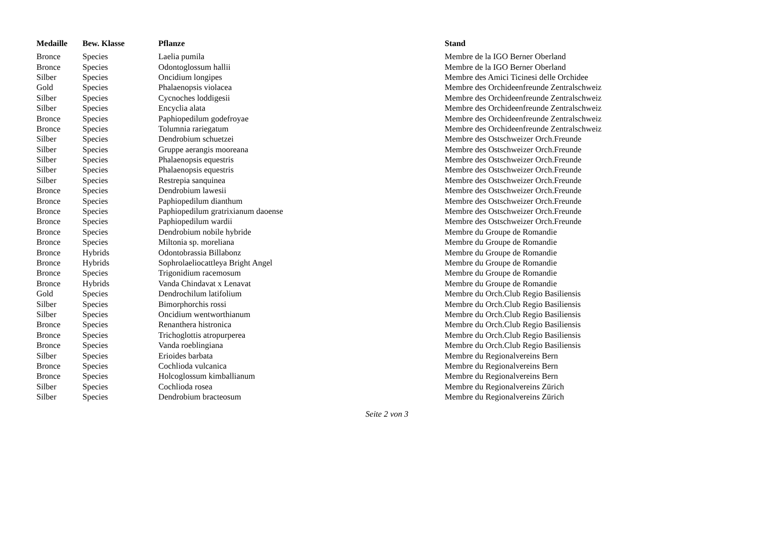| Medaille | Bew. Klasse | Pflanze | Stand |
| --- | --- | --- | --- |
| Bronce | Species | Laelia pumila | Membre de la IGO Berner Oberland |
| Bronce | Species | Odontoglossum hallii | Membre de la IGO Berner Oberland |
| Silber | Species | Oncidium longipes | Membre des Amici Ticinesi delle Orchidee |
| Gold | Species | Phalaenopsis violacea | Membre des Orchideenfreunde Zentralschweiz |
| Silber | Species | Cycnoches loddigesii | Membre des Orchideenfreunde Zentralschweiz |
| Silber | Species | Encyclia alata | Membre des Orchideenfreunde Zentralschweiz |
| Bronce | Species | Paphiopedilum godefroyae | Membre des Orchideenfreunde Zentralschweiz |
| Bronce | Species | Tolumnia rariegatum | Membre des Orchideenfreunde Zentralschweiz |
| Silber | Species | Dendrobium schuetzei | Membre des Ostschweizer Orch.Freunde |
| Silber | Species | Gruppe aerangis mooreana | Membre des Ostschweizer Orch.Freunde |
| Silber | Species | Phalaenopsis equestris | Membre des Ostschweizer Orch.Freunde |
| Silber | Species | Phalaenopsis equestris | Membre des Ostschweizer Orch.Freunde |
| Silber | Species | Restrepia sanquinea | Membre des Ostschweizer Orch.Freunde |
| Bronce | Species | Dendrobium lawesii | Membre des Ostschweizer Orch.Freunde |
| Bronce | Species | Paphiopedilum dianthum | Membre des Ostschweizer Orch.Freunde |
| Bronce | Species | Paphiopedilum gratrixianum daoense | Membre des Ostschweizer Orch.Freunde |
| Bronce | Species | Paphiopedilum wardii | Membre des Ostschweizer Orch.Freunde |
| Bronce | Species | Dendrobium nobile hybride | Membre du Groupe de Romandie |
| Bronce | Species | Miltonia sp. moreliana | Membre du Groupe de Romandie |
| Bronce | Hybrids | Odontobrassia Billabonz | Membre du Groupe de Romandie |
| Bronce | Hybrids | Sophrolaeliocattleya Bright Angel | Membre du Groupe de Romandie |
| Bronce | Species | Trigonidium racemosum | Membre du Groupe de Romandie |
| Bronce | Hybrids | Vanda Chindavat x Lenavat | Membre du Groupe de Romandie |
| Gold | Species | Dendrochilum latifolium | Membre du Orch.Club Regio Basiliensis |
| Silber | Species | Bimorphorchis rossi | Membre du Orch.Club Regio Basiliensis |
| Silber | Species | Oncidium wentworthianum | Membre du Orch.Club Regio Basiliensis |
| Bronce | Species | Renanthera histronica | Membre du Orch.Club Regio Basiliensis |
| Bronce | Species | Trichoglottis atropurperea | Membre du Orch.Club Regio Basiliensis |
| Bronce | Species | Vanda roeblingiana | Membre du Orch.Club Regio Basiliensis |
| Silber | Species | Erioides barbata | Membre du Regionalvereins Bern |
| Bronce | Species | Cochlioda vulcanica | Membre du Regionalvereins Bern |
| Bronce | Species | Holcoglossum kimballianum | Membre du Regionalvereins Bern |
| Silber | Species | Cochlioda rosea | Membre du Regionalvereins Zürich |
| Silber | Species | Dendrobium bracteosum | Membre du Regionalvereins Zürich |
Seite 2 von 3